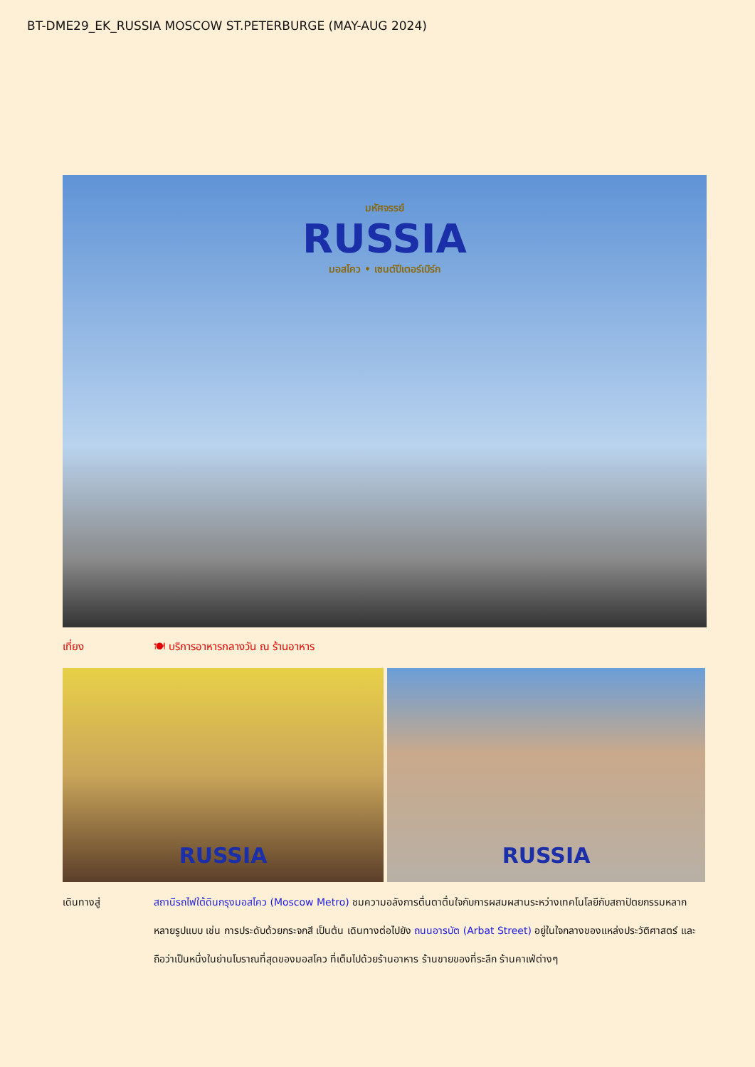BT-DME29_EK_RUSSIA MOSCOW ST.PETERBURGE (MAY-AUG 2024)
มหัศจรรย์
RUSSIA
มอสโคว • เซนต์ปีเตอร์เบิร์ก
เที่ยง 🍽 บริการอาหารกลางวัน ณ ร้านอาหาร
RUSSIA RUSSIA
เดินทางสู่ สถานีรถไฟใต้ดินกรุงมอสโคว (Moscow Metro) ชมความอลังการตื่นตาตื่นใจกับการผสมผสานระหว่างเทคโนโลยีกับสถาปัตยกรรมหลากหลายรูปแบบ เช่น การประดับด้วยกระจกสี เป็นต้น เดินทางต่อไปยัง ถนนอารบัต (Arbat Street) อยู่ในใจกลางของแหล่งประวัติศาสตร์ และถือว่าเป็นหนึ่งในย่านโบราณที่สุดของมอสโคว ที่เต็มไปด้วยร้านอาหาร ร้านขายของที่ระลึก ร้านคาเฟ่ต่างๆ